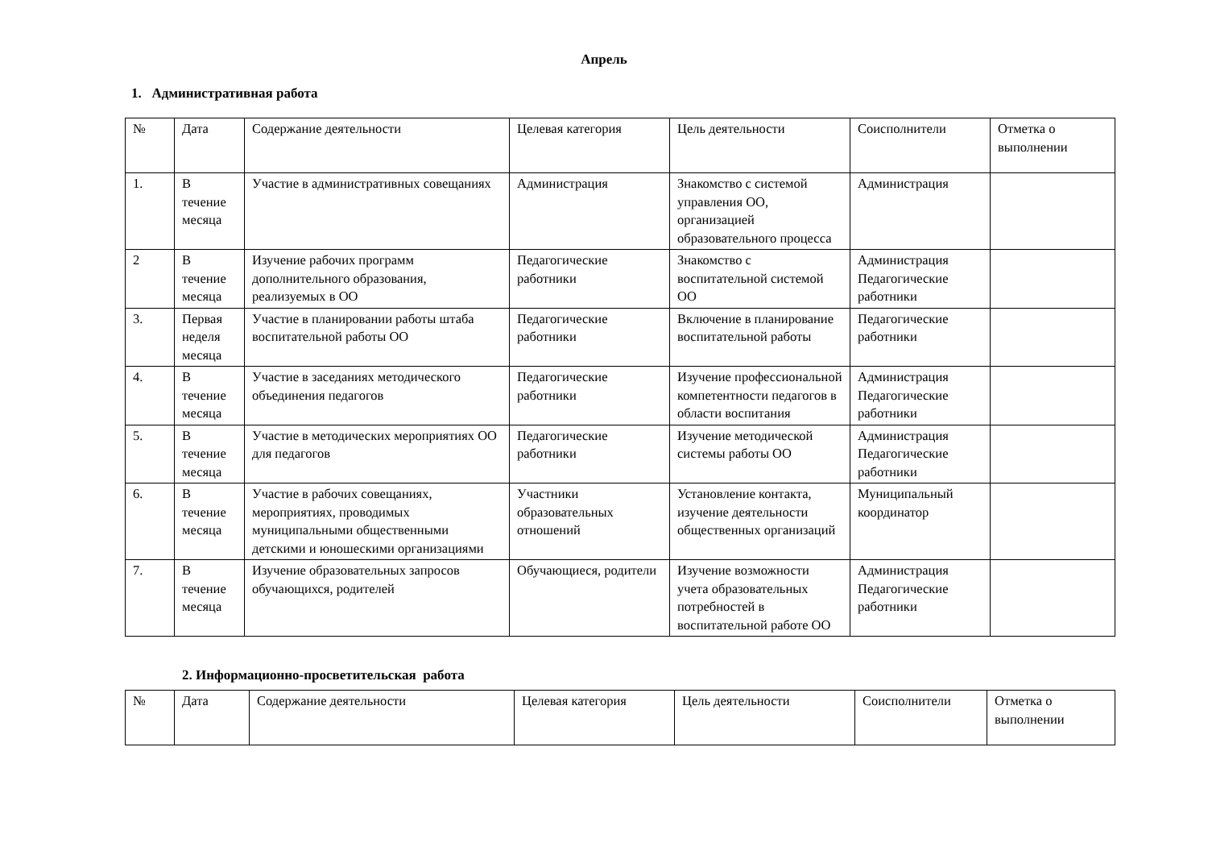Апрель
1. Административная работа
| № | Дата | Содержание деятельности | Целевая категория | Цель деятельности | Соисполнители | Отметка о выполнении |
| --- | --- | --- | --- | --- | --- | --- |
| 1. | В течение месяца | Участие в административных совещаниях | Администрация | Знакомство с системой управления ОО, организацией образовательного процесса | Администрация | |
| 2 | В течение месяца | Изучение рабочих программ дополнительного образования, реализуемых в ОО | Педагогические работники | Знакомство с воспитательной системой ОО | Администрация Педагогические работники | |
| 3. | Первая неделя месяца | Участие в планировании работы штаба воспитательной работы ОО | Педагогические работники | Включение в планирование воспитательной работы | Педагогические работники | |
| 4. | В течение месяца | Участие в заседаниях методического объединения педагогов | Педагогические работники | Изучение профессиональной компетентности педагогов в области воспитания | Администрация Педагогические работники | |
| 5. | В течение месяца | Участие в методических мероприятиях ОО для педагогов | Педагогические работники | Изучение методической системы работы ОО | Администрация Педагогические работники | |
| 6. | В течение месяца | Участие в рабочих совещаниях, мероприятиях, проводимых муниципальными общественными детскими и юношескими организациями | Участники образовательных отношений | Установление контакта, изучение деятельности общественных организаций | Муниципальный координатор | |
| 7. | В течение месяца | Изучение образовательных запросов обучающихся, родителей | Обучающиеся, родители | Изучение возможности учета образовательных потребностей в воспитательной работе ОО | Администрация Педагогические работники | |
2. Информационно-просветительская работа
| № | Дата | Содержание деятельности | Целевая категория | Цель деятельности | Соисполнители | Отметка о выполнении |
| --- | --- | --- | --- | --- | --- | --- |